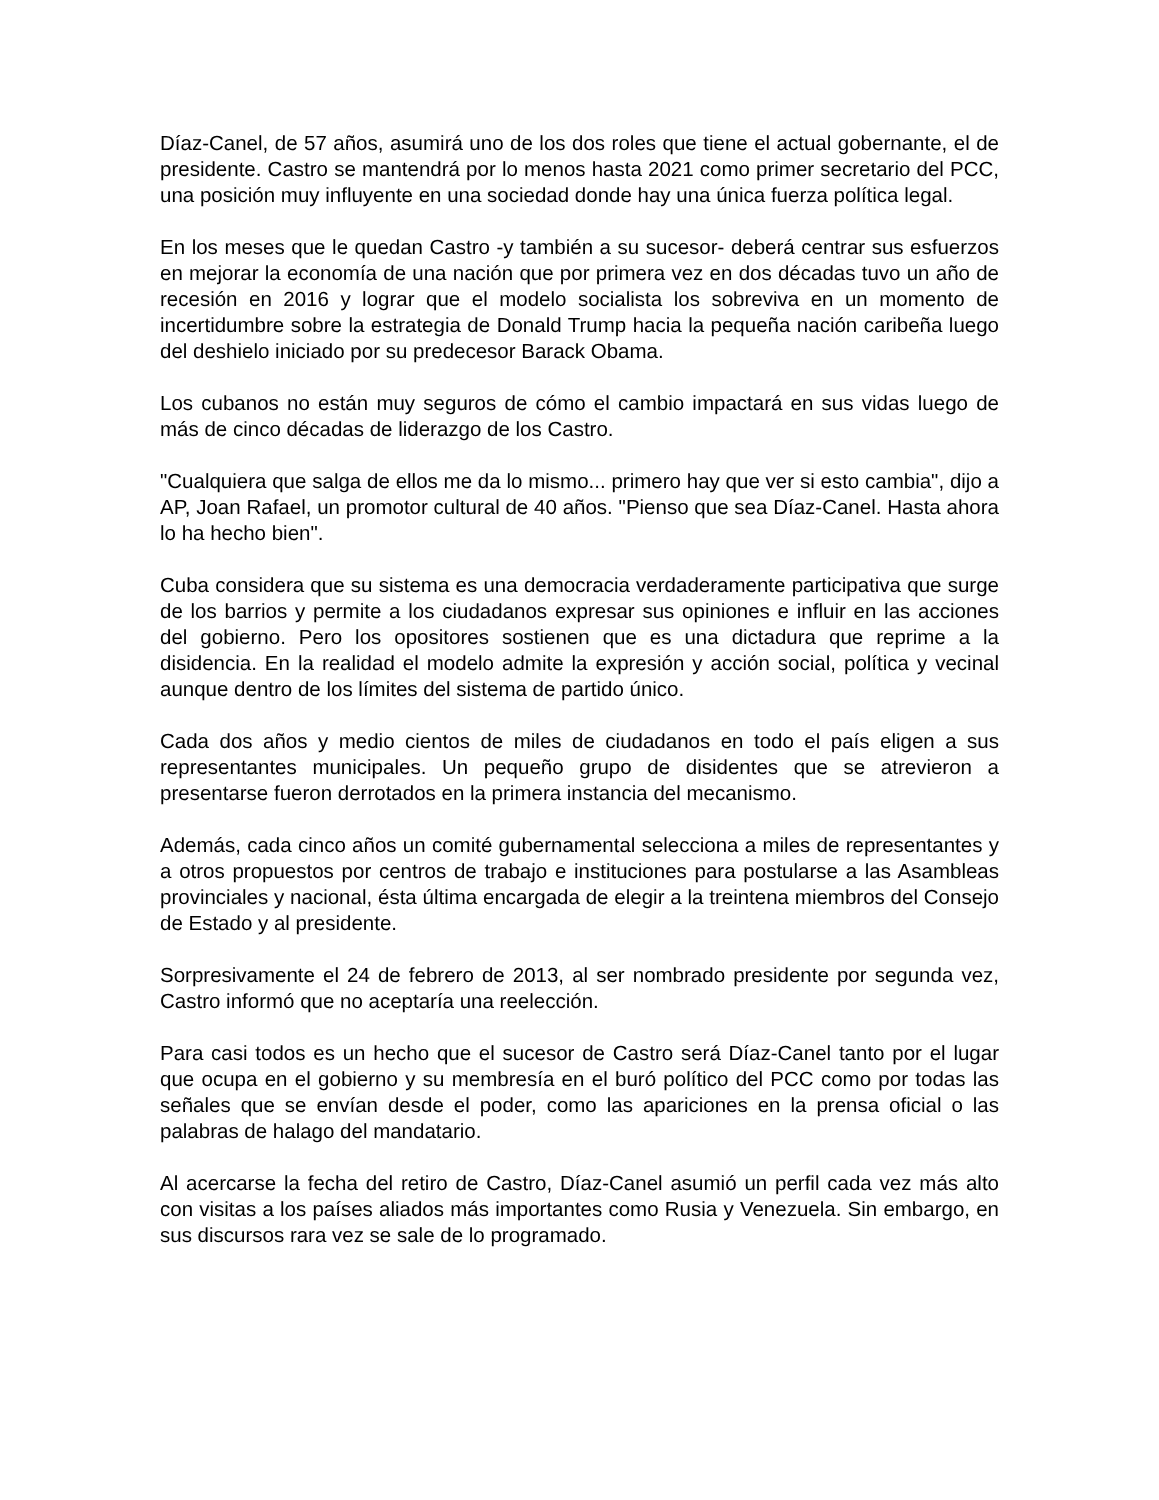Díaz-Canel, de 57 años, asumirá uno de los dos roles que tiene el actual gobernante, el de presidente. Castro se mantendrá por lo menos hasta 2021 como primer secretario del PCC, una posición muy influyente en una sociedad donde hay una única fuerza política legal.
En los meses que le quedan Castro -y también a su sucesor- deberá centrar sus esfuerzos en mejorar la economía de una nación que por primera vez en dos décadas tuvo un año de recesión en 2016 y lograr que el modelo socialista los sobreviva en un momento de incertidumbre sobre la estrategia de Donald Trump hacia la pequeña nación caribeña luego del deshielo iniciado por su predecesor Barack Obama.
Los cubanos no están muy seguros de cómo el cambio impactará en sus vidas luego de más de cinco décadas de liderazgo de los Castro.
"Cualquiera que salga de ellos me da lo mismo... primero hay que ver si esto cambia", dijo a AP, Joan Rafael, un promotor cultural de 40 años. "Pienso que sea Díaz-Canel. Hasta ahora lo ha hecho bien".
Cuba considera que su sistema es una democracia verdaderamente participativa que surge de los barrios y permite a los ciudadanos expresar sus opiniones e influir en las acciones del gobierno. Pero los opositores sostienen que es una dictadura que reprime a la disidencia. En la realidad el modelo admite la expresión y acción social, política y vecinal aunque dentro de los límites del sistema de partido único.
Cada dos años y medio cientos de miles de ciudadanos en todo el país eligen a sus representantes municipales. Un pequeño grupo de disidentes que se atrevieron a presentarse fueron derrotados en la primera instancia del mecanismo.
Además, cada cinco años un comité gubernamental selecciona a miles de representantes y a otros propuestos por centros de trabajo e instituciones para postularse a las Asambleas provinciales y nacional, ésta última encargada de elegir a la treintena miembros del Consejo de Estado y al presidente.
Sorpresivamente el 24 de febrero de 2013, al ser nombrado presidente por segunda vez, Castro informó que no aceptaría una reelección.
Para casi todos es un hecho que el sucesor de Castro será Díaz-Canel tanto por el lugar que ocupa en el gobierno y su membresía en el buró político del PCC como por todas las señales que se envían desde el poder, como las apariciones en la prensa oficial o las palabras de halago del mandatario.
Al acercarse la fecha del retiro de Castro, Díaz-Canel asumió un perfil cada vez más alto con visitas a los países aliados más importantes como Rusia y Venezuela. Sin embargo, en sus discursos rara vez se sale de lo programado.